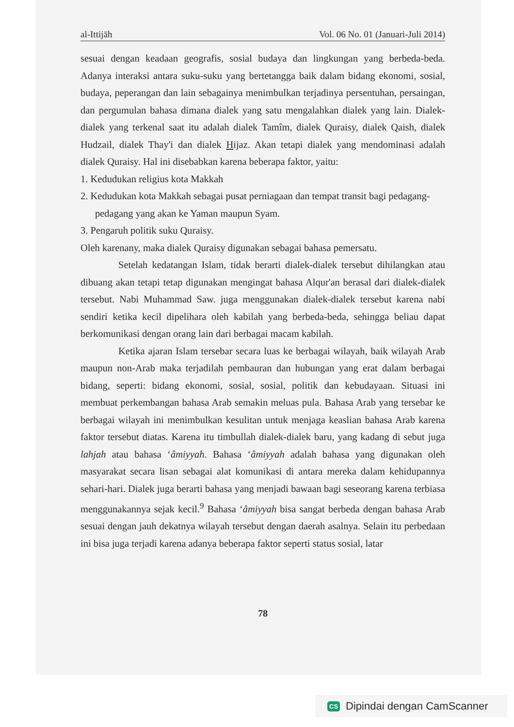al-Ittijāh Vol. 06 No. 01 (Januari-Juli 2014)
sesuai dengan keadaan geografis, sosial budaya dan lingkungan yang berbeda-beda. Adanya interaksi antara suku-suku yang bertetangga baik dalam bidang ekonomi, sosial, budaya, peperangan dan lain sebagainya menimbulkan terjadinya persentuhan, persaingan, dan pergumulan bahasa dimana dialek yang satu mengalahkan dialek yang lain. Dialek-dialek yang terkenal saat itu adalah dialek Tamîm, dialek Quraisy, dialek Qaish, dialek Hudzail, dialek Thay'i dan dialek Hijaz. Akan tetapi dialek yang mendominasi adalah dialek Quraisy. Hal ini disebabkan karena beberapa faktor, yaitu:
1. Kedudukan religius kota Makkah
2. Kedudukan kota Makkah sebagai pusat perniagaan dan tempat transit bagi pedagang-pedagang yang akan ke Yaman maupun Syam.
3. Pengaruh politik suku Quraisy.
Oleh karenany, maka dialek Quraisy digunakan sebagai bahasa pemersatu.
Setelah kedatangan Islam, tidak berarti dialek-dialek tersebut dihilangkan atau dibuang akan tetapi tetap digunakan mengingat bahasa Alqur'an berasal dari dialek-dialek tersebut. Nabi Muhammad Saw. juga menggunakan dialek-dialek tersebut karena nabi sendiri ketika kecil dipelihara oleh kabilah yang berbeda-beda, sehingga beliau dapat berkomunikasi dengan orang lain dari berbagai macam kabilah.
Ketika ajaran Islam tersebar secara luas ke berbagai wilayah, baik wilayah Arab maupun non-Arab maka terjadilah pembauran dan hubungan yang erat dalam berbagai bidang, seperti: bidang ekonomi, sosial, sosial, politik dan kebudayaan. Situasi ini membuat perkembangan bahasa Arab semakin meluas pula. Bahasa Arab yang tersebar ke berbagai wilayah ini menimbulkan kesulitan untuk menjaga keaslian bahasa Arab karena faktor tersebut diatas. Karena itu timbullah dialek-dialek baru, yang kadang di sebut juga lahjah atau bahasa ‘âmiyyah. Bahasa ‘âmiyyah adalah bahasa yang digunakan oleh masyarakat secara lisan sebagai alat komunikasi di antara mereka dalam kehidupannya sehari-hari. Dialek juga berarti bahasa yang menjadi bawaan bagi seseorang karena terbiasa menggunakannya sejak kecil.<sup>9</sup> Bahasa ‘âmiyyah bisa sangat berbeda dengan bahasa Arab sesuai dengan jauh dekatnya wilayah tersebut dengan daerah asalnya. Selain itu perbedaan ini bisa juga terjadi karena adanya beberapa faktor seperti status sosial, latar
78
CS Dipindai dengan CamScanner